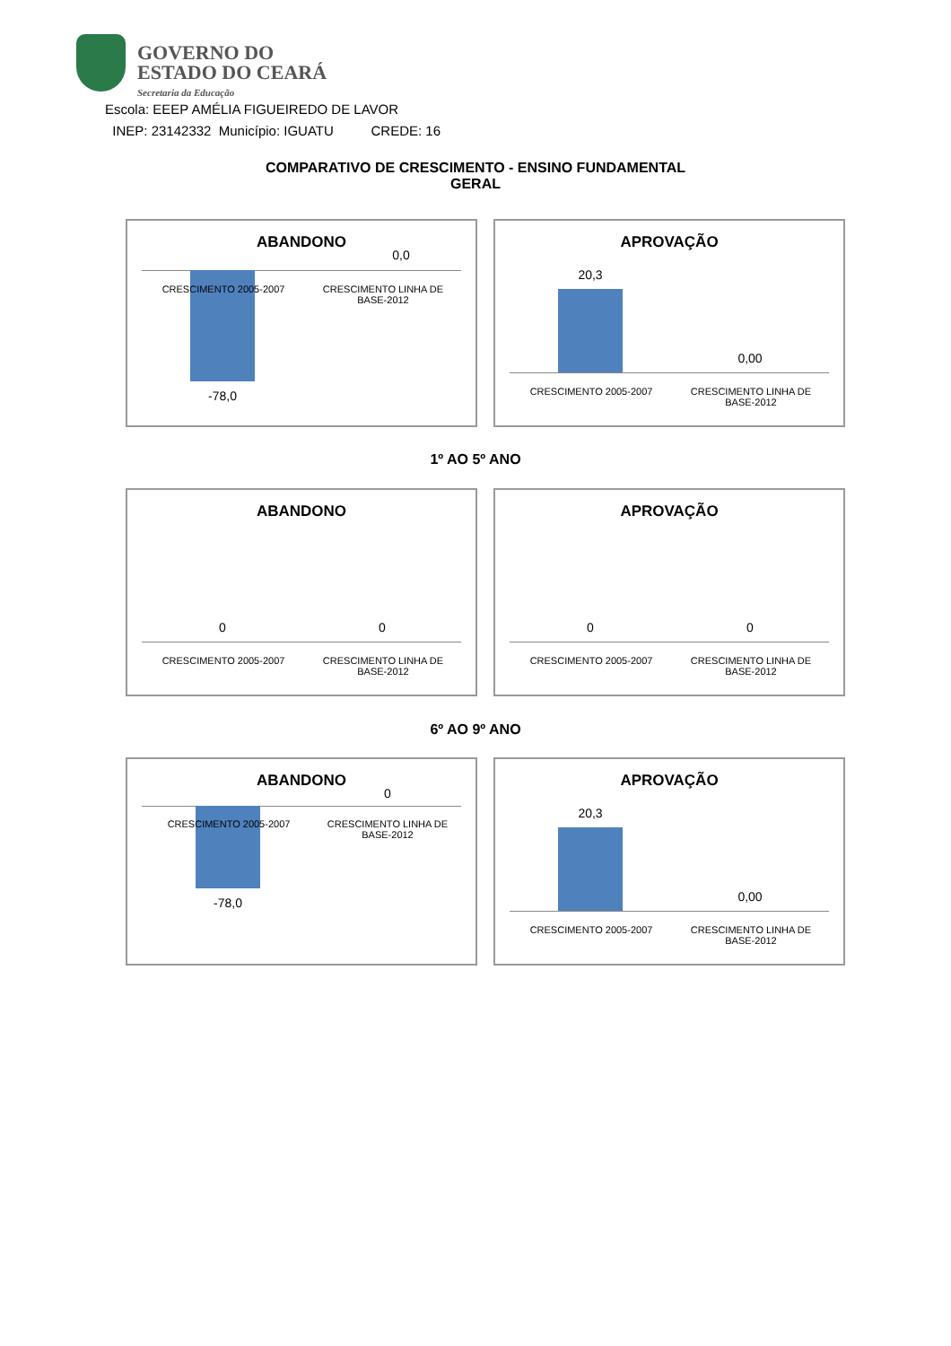GOVERNO DO
ESTADO DO CEARÁ
Secretaria da Educação
Escola: EEEP AMÉLIA FIGUEIREDO DE LAVOR
INEP: 23142332 Município: IGUATU CREDE: 16
COMPARATIVO DE CRESCIMENTO - ENSINO FUNDAMENTAL
GERAL
ABANDONO
0,0
CRESCIMENTO 2005-2007
CRESCIMENTO LINHA DE BASE-2012
-78,0
APROVAÇÃO
20,3
0,00
CRESCIMENTO 2005-2007
CRESCIMENTO LINHA DE BASE-2012
1º AO 5º ANO
ABANDONO
0 0
CRESCIMENTO 2005-2007
CRESCIMENTO LINHA DE BASE-2012
APROVAÇÃO
0 0
CRESCIMENTO 2005-2007
CRESCIMENTO LINHA DE BASE-2012
6º AO 9º ANO
ABANDONO
0
CRESCIMENTO 2005-2007
CRESCIMENTO LINHA DE BASE-2012
-78,0
APROVAÇÃO
20,3
0,00
CRESCIMENTO 2005-2007
CRESCIMENTO LINHA DE BASE-2012